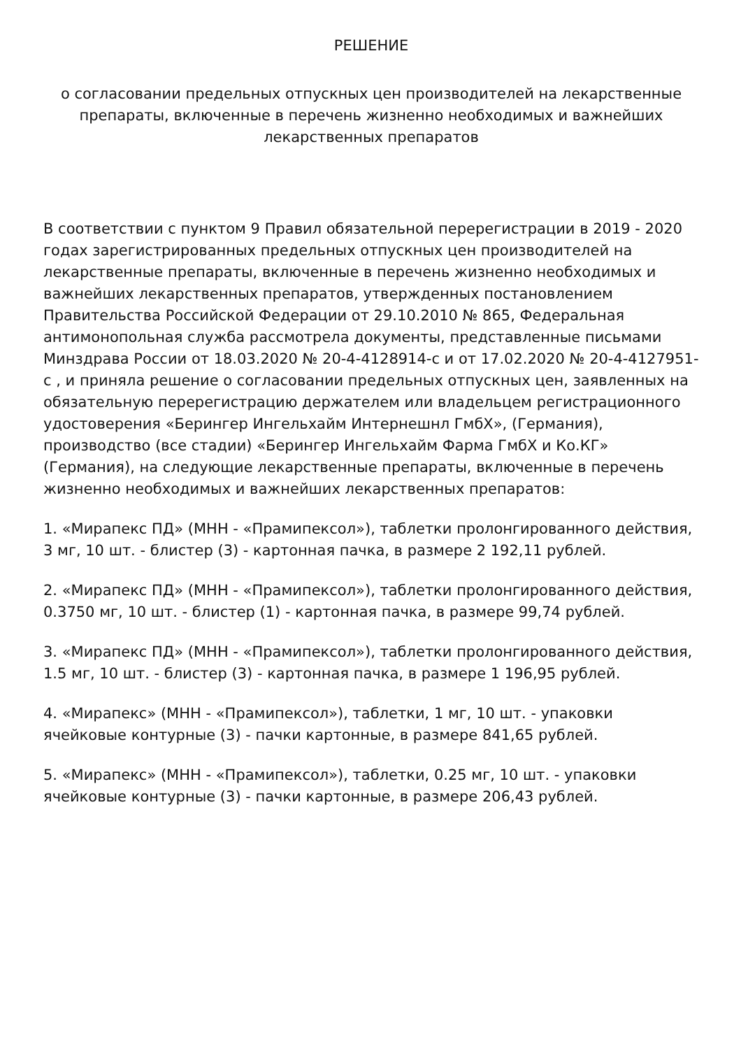РЕШЕНИЕ
о согласовании предельных отпускных цен производителей на лекарственные препараты, включенные в перечень жизненно необходимых и важнейших лекарственных препаратов
В соответствии с пунктом 9 Правил обязательной перерегистрации в 2019 - 2020 годах зарегистрированных предельных отпускных цен производителей на лекарственные препараты, включенные в перечень жизненно необходимых и важнейших лекарственных препаратов, утвержденных постановлением Правительства Российской Федерации от 29.10.2010 № 865, Федеральная антимонопольная служба рассмотрела документы, представленные письмами Минздрава России от 18.03.2020 № 20-4-4128914-с и от 17.02.2020 № 20-4-4127951-с , и приняла решение о согласовании предельных отпускных цен, заявленных на обязательную перерегистрацию держателем или владельцем регистрационного удостоверения «Берингер Ингельхайм Интернешнл ГмбХ», (Германия), производство (все стадии) «Берингер Ингельхайм Фарма ГмбХ и Ко.КГ» (Германия), на следующие лекарственные препараты, включенные в перечень жизненно необходимых и важнейших лекарственных препаратов:
1. «Мирапекс ПД» (МНН - «Прамипексол»), таблетки пролонгированного действия, 3 мг, 10 шт. - блистер (3) - картонная пачка, в размере 2 192,11 рублей.
2. «Мирапекс ПД» (МНН - «Прамипексол»), таблетки пролонгированного действия, 0.3750 мг, 10 шт. - блистер (1) - картонная пачка, в размере 99,74 рублей.
3. «Мирапекс ПД» (МНН - «Прамипексол»), таблетки пролонгированного действия, 1.5 мг, 10 шт. - блистер (3) - картонная пачка, в размере 1 196,95 рублей.
4. «Мирапекс» (МНН - «Прамипексол»), таблетки, 1 мг, 10 шт. - упаковки ячейковые контурные (3) - пачки картонные, в размере 841,65 рублей.
5. «Мирапекс» (МНН - «Прамипексол»), таблетки, 0.25 мг, 10 шт. - упаковки ячейковые контурные (3) - пачки картонные, в размере 206,43 рублей.